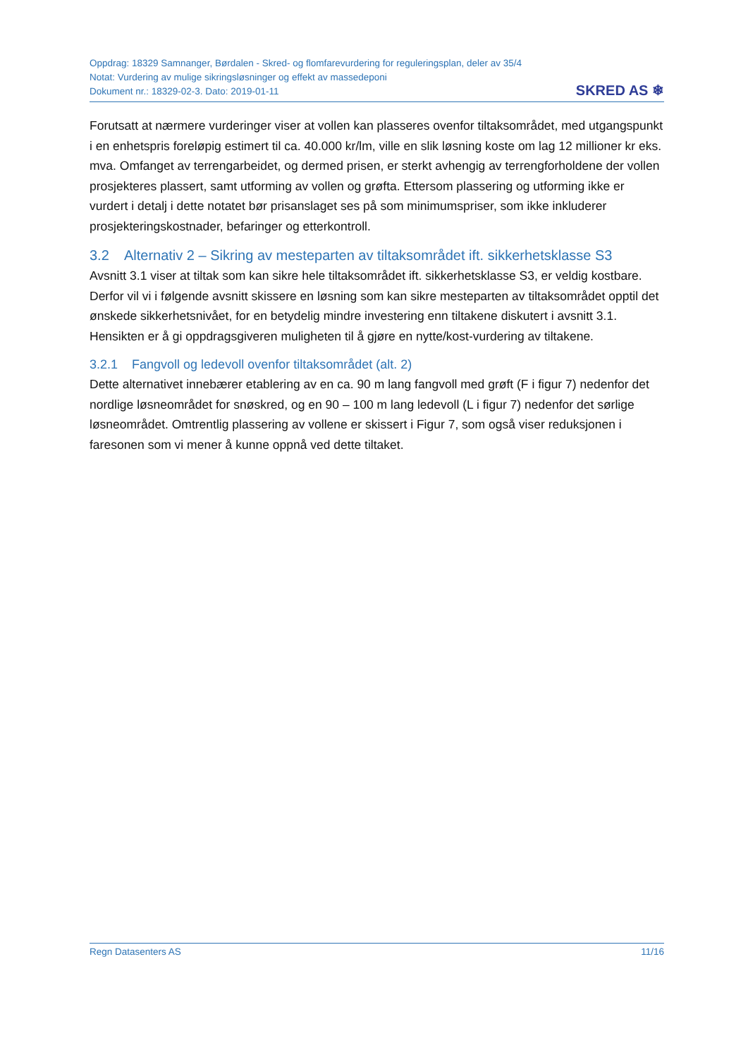Oppdrag: 18329 Samnanger, Børdalen - Skred- og flomfarevurdering for reguleringsplan, deler av 35/4
Notat: Vurdering av mulige sikringsløsninger og effekt av massedeponi
Dokument nr.: 18329-02-3. Dato: 2019-01-11
SKRED AS ❄
Forutsatt at nærmere vurderinger viser at vollen kan plasseres ovenfor tiltaksområdet, med utgangspunkt i en enhetspris foreløpig estimert til ca. 40.000 kr/lm, ville en slik løsning koste om lag 12 millioner kr eks. mva. Omfanget av terrengarbeidet, og dermed prisen, er sterkt avhengig av terrengforholdene der vollen prosjekteres plassert, samt utforming av vollen og grøfta. Ettersom plassering og utforming ikke er vurdert i detalj i dette notatet bør prisanslaget ses på som minimumspriser, som ikke inkluderer prosjekteringskostnader, befaringer og etterkontroll.
3.2 Alternativ 2 – Sikring av mesteparten av tiltaksområdet ift. sikkerhetsklasse S3
Avsnitt 3.1 viser at tiltak som kan sikre hele tiltaksområdet ift. sikkerhetsklasse S3, er veldig kostbare. Derfor vil vi i følgende avsnitt skissere en løsning som kan sikre mesteparten av tiltaksområdet opptil det ønskede sikkerhetsnivået, for en betydelig mindre investering enn tiltakene diskutert i avsnitt 3.1. Hensikten er å gi oppdragsgiveren muligheten til å gjøre en nytte/kost-vurdering av tiltakene.
3.2.1 Fangvoll og ledevoll ovenfor tiltaksområdet (alt. 2)
Dette alternativet innebærer etablering av en ca. 90 m lang fangvoll med grøft (F i figur 7) nedenfor det nordlige løsneområdet for snøskred, og en 90 – 100 m lang ledevoll (L i figur 7) nedenfor det sørlige løsneområdet. Omtrentlig plassering av vollene er skissert i Figur 7, som også viser reduksjonen i faresonen som vi mener å kunne oppnå ved dette tiltaket.
Regn Datasenters AS 11/16